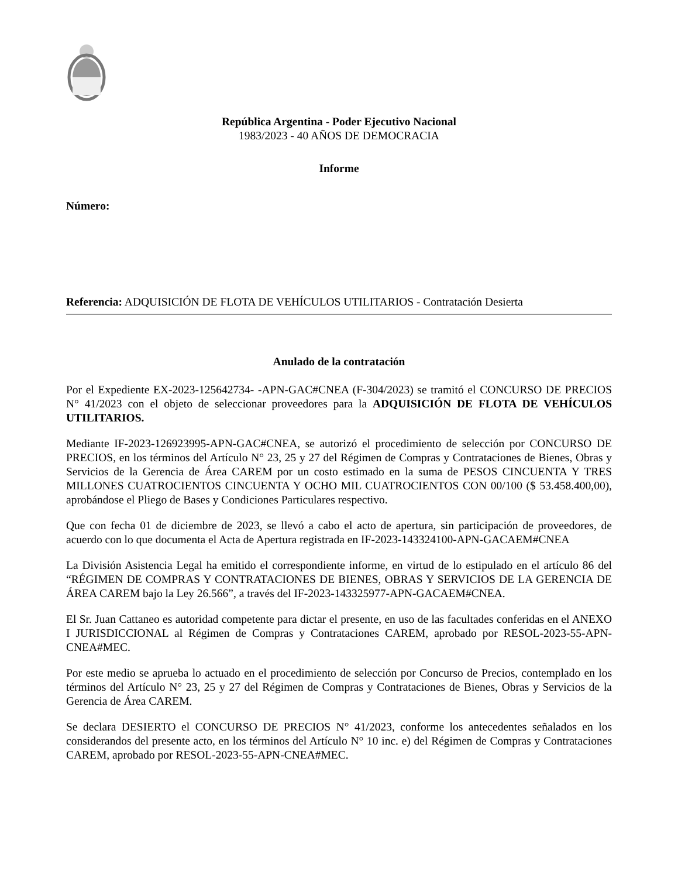República Argentina - Poder Ejecutivo Nacional
1983/2023 - 40 AÑOS DE DEMOCRACIA
Informe
Número:
Referencia: ADQUISICIÓN DE FLOTA DE VEHÍCULOS UTILITARIOS - Contratación Desierta
Anulado de la contratación
Por el Expediente EX-2023-125642734- -APN-GAC#CNEA (F-304/2023) se tramitó el CONCURSO DE PRECIOS N° 41/2023 con el objeto de seleccionar proveedores para la ADQUISICIÓN DE FLOTA DE VEHÍCULOS UTILITARIOS.
Mediante IF-2023-126923995-APN-GAC#CNEA, se autorizó el procedimiento de selección por CONCURSO DE PRECIOS, en los términos del Artículo N° 23, 25 y 27 del Régimen de Compras y Contrataciones de Bienes, Obras y Servicios de la Gerencia de Área CAREM por un costo estimado en la suma de PESOS CINCUENTA Y TRES MILLONES CUATROCIENTOS CINCUENTA Y OCHO MIL CUATROCIENTOS CON 00/100 ($ 53.458.400,00), aprobándose el Pliego de Bases y Condiciones Particulares respectivo.
Que con fecha 01 de diciembre de 2023, se llevó a cabo el acto de apertura, sin participación de proveedores, de acuerdo con lo que documenta el Acta de Apertura registrada en IF-2023-143324100-APN-GACAEM#CNEA
La División Asistencia Legal ha emitido el correspondiente informe, en virtud de lo estipulado en el artículo 86 del “RÉGIMEN DE COMPRAS Y CONTRATACIONES DE BIENES, OBRAS Y SERVICIOS DE LA GERENCIA DE ÁREA CAREM bajo la Ley 26.566”, a través del IF-2023-143325977-APN-GACAEM#CNEA.
El Sr. Juan Cattaneo es autoridad competente para dictar el presente, en uso de las facultades conferidas en el ANEXO I JURISDICCIONAL al Régimen de Compras y Contrataciones CAREM, aprobado por RESOL-2023-55-APN-CNEA#MEC.
Por este medio se aprueba lo actuado en el procedimiento de selección por Concurso de Precios, contemplado en los términos del Artículo N° 23, 25 y 27 del Régimen de Compras y Contrataciones de Bienes, Obras y Servicios de la Gerencia de Área CAREM.
Se declara DESIERTO el CONCURSO DE PRECIOS N° 41/2023, conforme los antecedentes señalados en los considerandos del presente acto, en los términos del Artículo N° 10 inc. e) del Régimen de Compras y Contrataciones CAREM, aprobado por RESOL-2023-55-APN-CNEA#MEC.